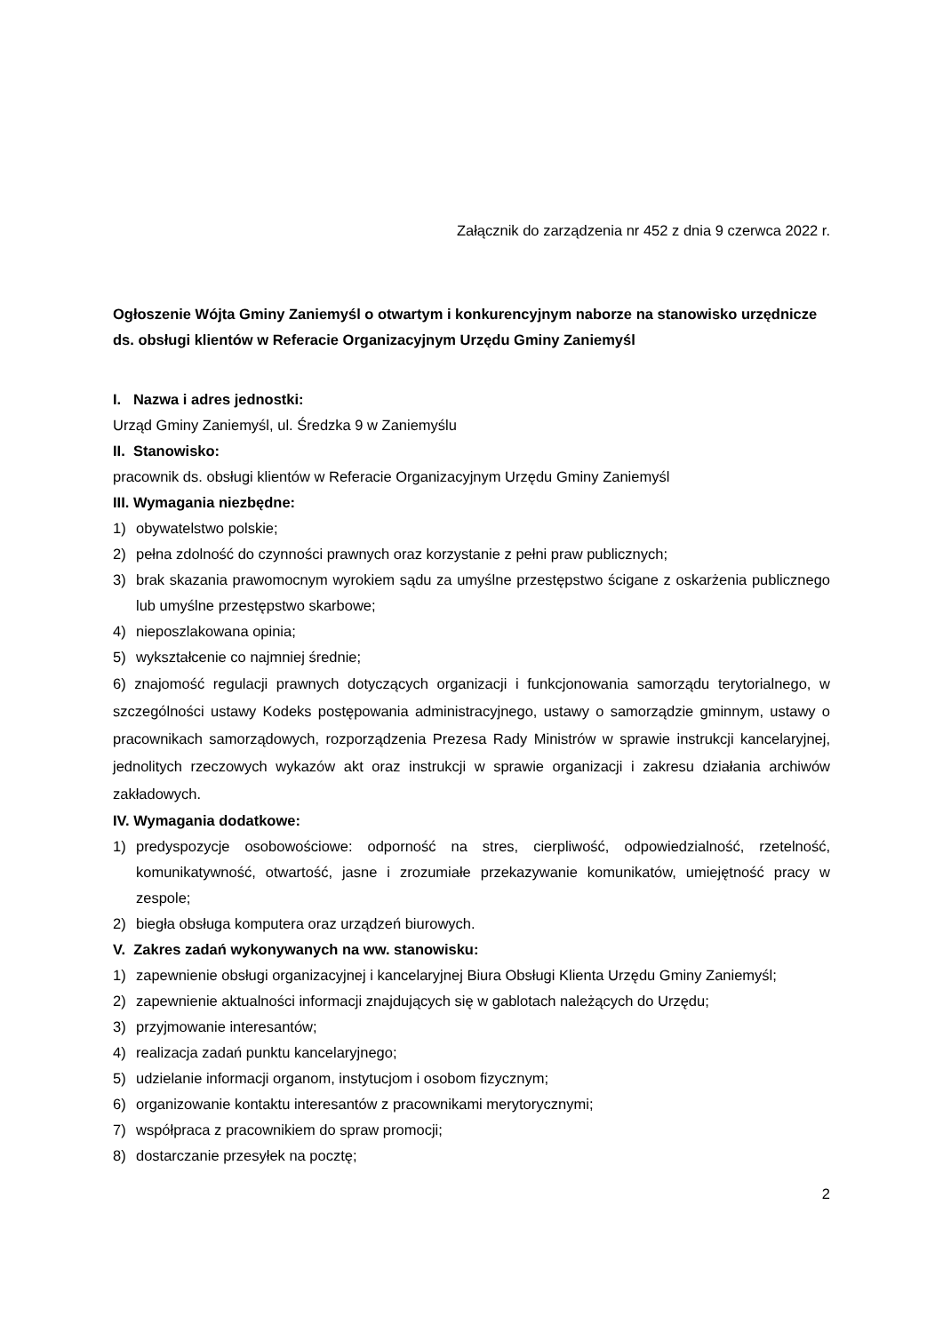Załącznik do zarządzenia nr 452 z dnia 9 czerwca 2022 r.
Ogłoszenie Wójta Gminy Zaniemyśl o otwartym i konkurencyjnym naborze na stanowisko urzędnicze ds. obsługi klientów w Referacie Organizacyjnym Urzędu Gminy Zaniemyśl
I. Nazwa i adres jednostki:
Urząd Gminy Zaniemyśl, ul. Średzka 9 w Zaniemyślu
II. Stanowisko:
pracownik ds. obsługi klientów w Referacie Organizacyjnym Urzędu Gminy Zaniemyśl
III. Wymagania niezbędne:
1) obywatelstwo polskie;
2) pełna zdolność do czynności prawnych oraz korzystanie z pełni praw publicznych;
3) brak skazania prawomocnym wyrokiem sądu za umyślne przestępstwo ścigane z oskarżenia publicznego lub umyślne przestępstwo skarbowe;
4) nieposzlakowana opinia;
5) wykształcenie co najmniej średnie;
6) znajomość regulacji prawnych dotyczących organizacji i funkcjonowania samorządu terytorialnego, w szczególności ustawy Kodeks postępowania administracyjnego, ustawy o samorządzie gminnym, ustawy o pracownikach samorządowych, rozporządzenia Prezesa Rady Ministrów w sprawie instrukcji kancelaryjnej, jednolitych rzeczowych wykazów akt oraz instrukcji w sprawie organizacji i zakresu działania archiwów zakładowych.
IV. Wymagania dodatkowe:
1) predyspozycje osobowościowe: odporność na stres, cierpliwość, odpowiedzialność, rzetelność, komunikatywność, otwartość, jasne i zrozumiałe przekazywanie komunikatów, umiejętność pracy w zespole;
2) biegła obsługa komputera oraz urządzeń biurowych.
V. Zakres zadań wykonywanych na ww. stanowisku:
1) zapewnienie obsługi organizacyjnej i kancelaryjnej Biura Obsługi Klienta Urzędu Gminy Zaniemyśl;
2) zapewnienie aktualności informacji znajdujących się w gablotach należących do Urzędu;
3) przyjmowanie interesantów;
4) realizacja zadań punktu kancelaryjnego;
5) udzielanie informacji organom, instytucjom i osobom fizycznym;
6) organizowanie kontaktu interesantów z pracownikami merytorycznymi;
7) współpraca z pracownikiem do spraw promocji;
8) dostarczanie przesyłek na pocztę;
2